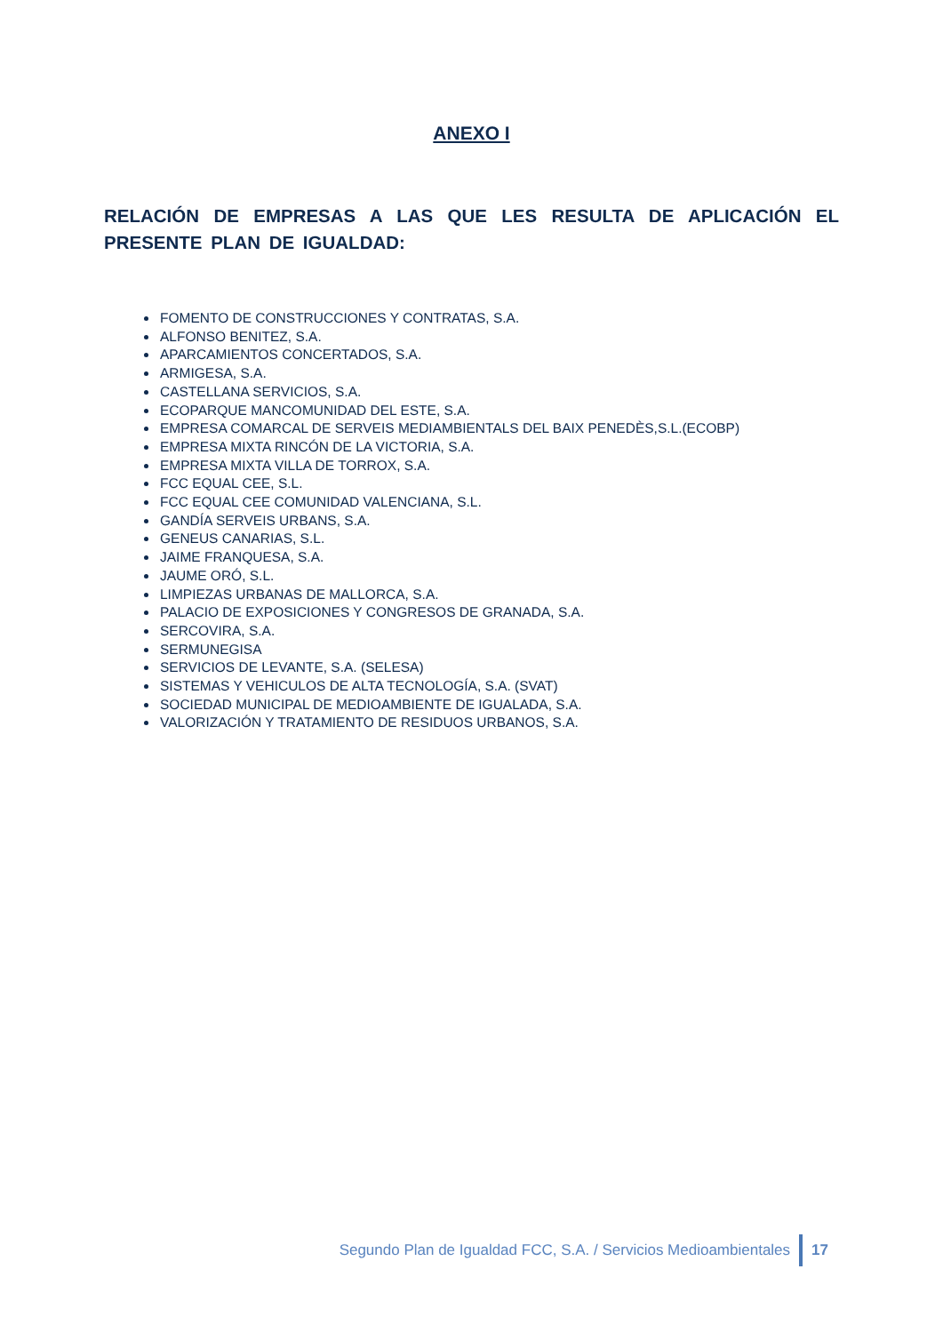ANEXO I
RELACIÓN DE EMPRESAS A LAS QUE LES RESULTA DE APLICACIÓN EL PRESENTE PLAN DE IGUALDAD:
FOMENTO DE CONSTRUCCIONES Y CONTRATAS, S.A.
ALFONSO BENITEZ, S.A.
APARCAMIENTOS CONCERTADOS, S.A.
ARMIGESA, S.A.
CASTELLANA SERVICIOS, S.A.
ECOPARQUE MANCOMUNIDAD DEL ESTE, S.A.
EMPRESA COMARCAL DE SERVEIS MEDIAMBIENTALS DEL BAIX PENEDÈS,S.L.(ECOBP)
EMPRESA MIXTA RINCÓN DE LA VICTORIA, S.A.
EMPRESA MIXTA VILLA DE TORROX, S.A.
FCC EQUAL CEE, S.L.
FCC EQUAL CEE COMUNIDAD VALENCIANA, S.L.
GANDÍA SERVEIS URBANS, S.A.
GENEUS CANARIAS, S.L.
JAIME FRANQUESA, S.A.
JAUME ORÓ, S.L.
LIMPIEZAS URBANAS DE MALLORCA, S.A.
PALACIO DE EXPOSICIONES Y CONGRESOS DE GRANADA, S.A.
SERCOVIRA, S.A.
SERMUNEGISA
SERVICIOS DE LEVANTE, S.A. (SELESA)
SISTEMAS Y VEHICULOS DE ALTA TECNOLOGÍA, S.A. (SVAT)
SOCIEDAD MUNICIPAL DE MEDIOAMBIENTE DE IGUALADA, S.A.
VALORIZACIÓN Y TRATAMIENTO DE RESIDUOS URBANOS, S.A.
Segundo Plan de Igualdad FCC, S.A. / Servicios Medioambientales 17